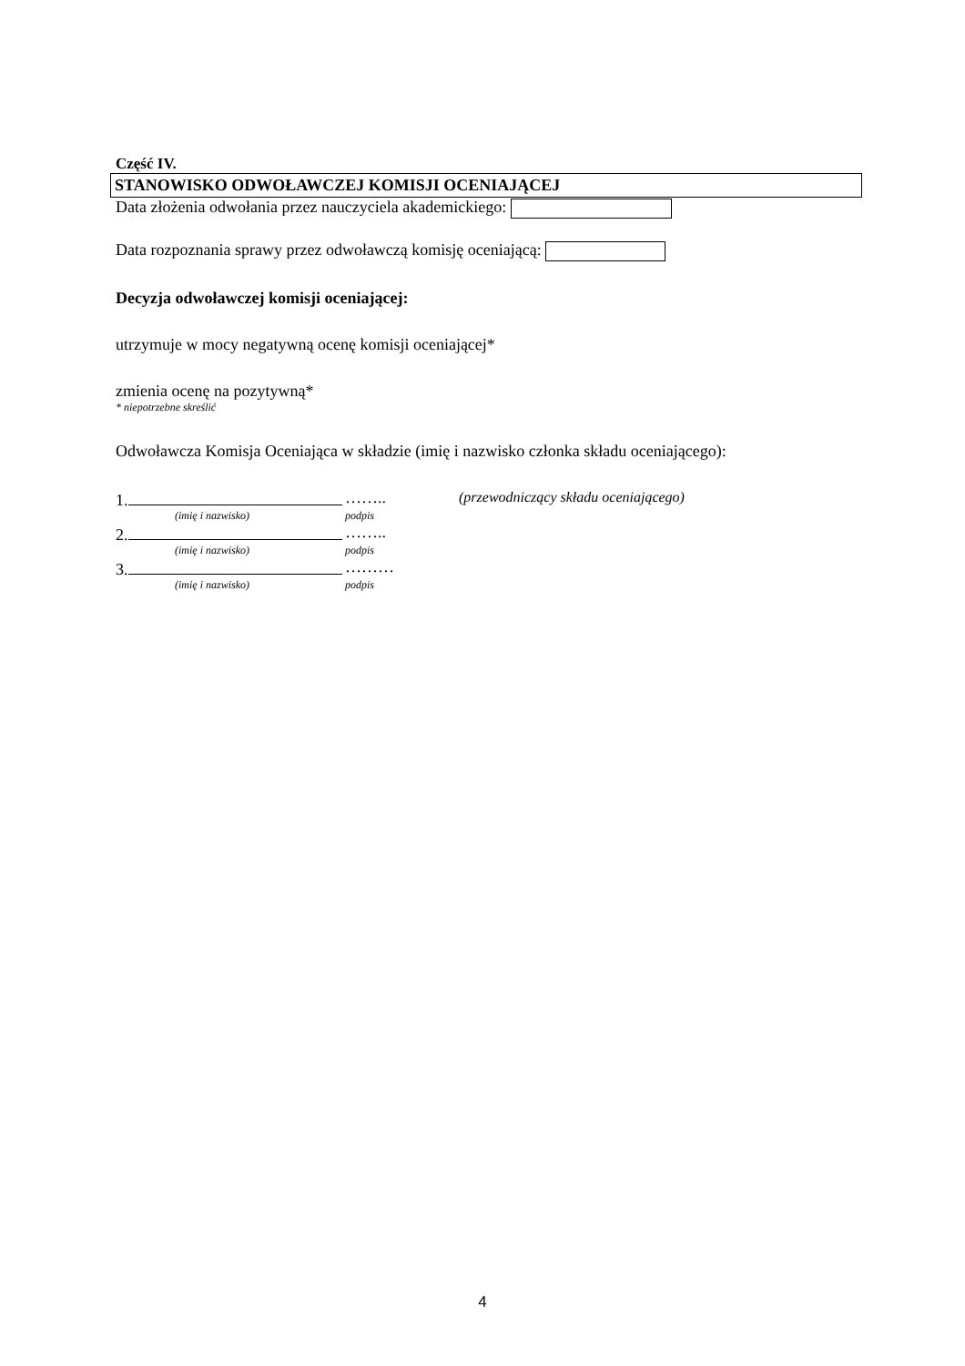Część IV.
STANOWISKO ODWOŁAWCZEJ KOMISJI OCENIAJĄCEJ
Data złożenia odwołania przez nauczyciela akademickiego:
Data rozpoznania sprawy przez odwoławczą komisję oceniającą:
Decyzja odwoławczej komisji oceniającej:
utrzymuje w mocy negatywną ocenę komisji oceniającej*
zmienia ocenę na pozytywną*
* niepotrzebne skreślić
Odwoławcza Komisja Oceniająca w składzie (imię i nazwisko członka składu oceniającego):
1. …….. (przewodniczący składu oceniającego)
(imię i nazwisko) podpis
2. ……..
(imię i nazwisko) podpis
3. ………
(imię i nazwisko) podpis
4